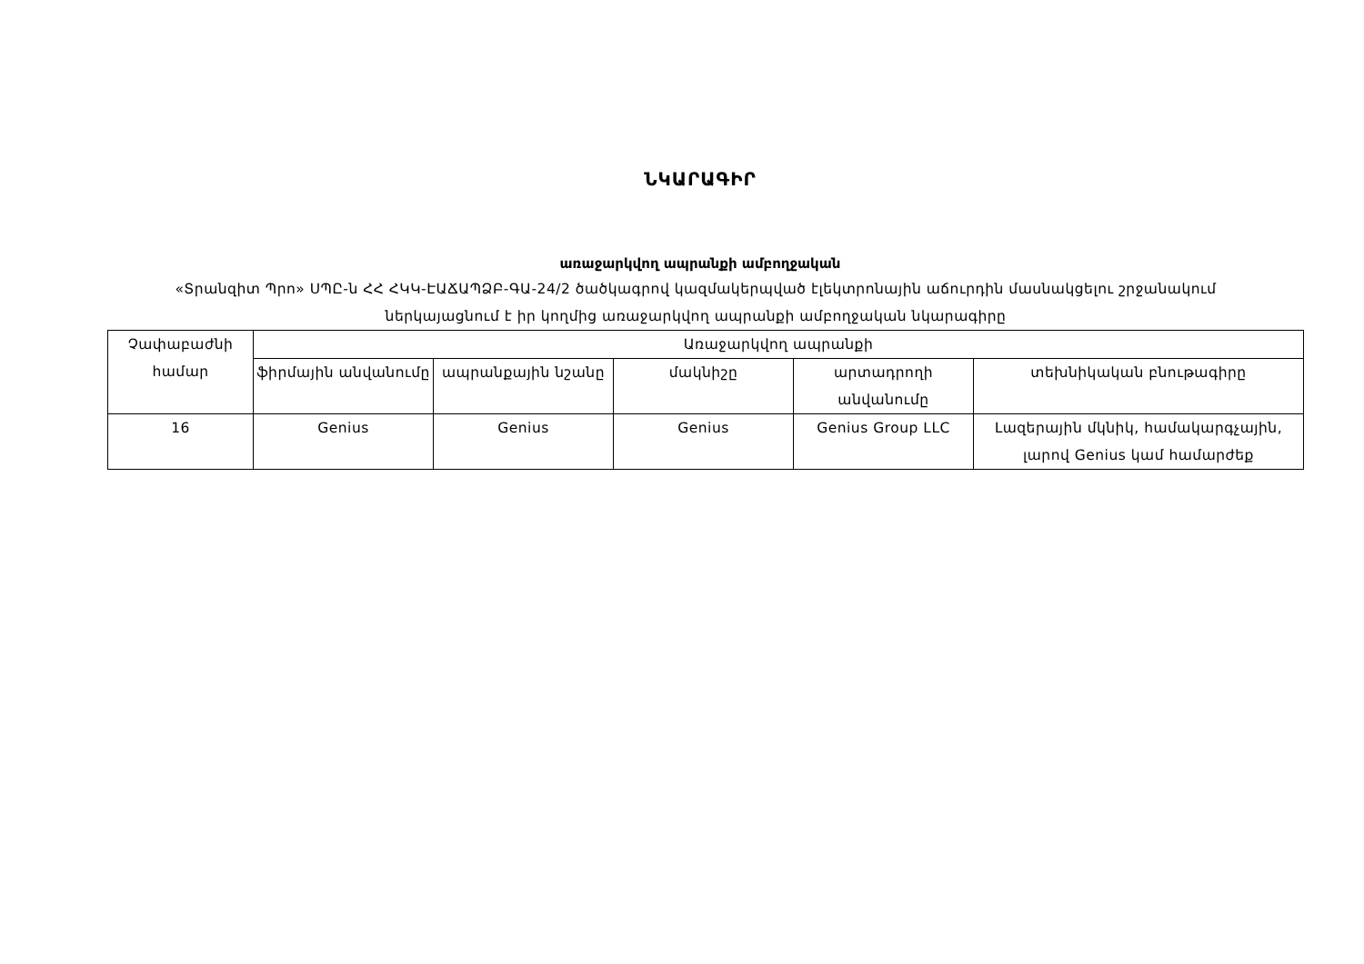ՆԿԱՐԱԳԻՐ
առաջարկվող ապրանքի ամբողջական
«Տրանզիտ Պրո» ՍՊԸ-ն ՀՀ ՀԿԿ-ԷԱՃԱՊՁԲ-ԳԱ-24/2 ծածկագրով կազմակերպված էլեկտրոնային աճուրդին մասնակցելու շրջանակում ներկայացնում է իր կողմից առաջարկվող ապրանքի ամբողջական նկարագիրը
| Չափաբաժնի համար | Առաջարկվող ապրանքի | | | | |
| | ֆիրմային անվանումը | ապրանքային նշանը | մակնիշը | արտադրողի անվանումը | տեխնիկական բնութագիրը |
| 16 | Genius | Genius | Genius | Genius Group LLC | Լազերային մկնիկ, համակարգչային, լարով Genius կամ համարժեք |